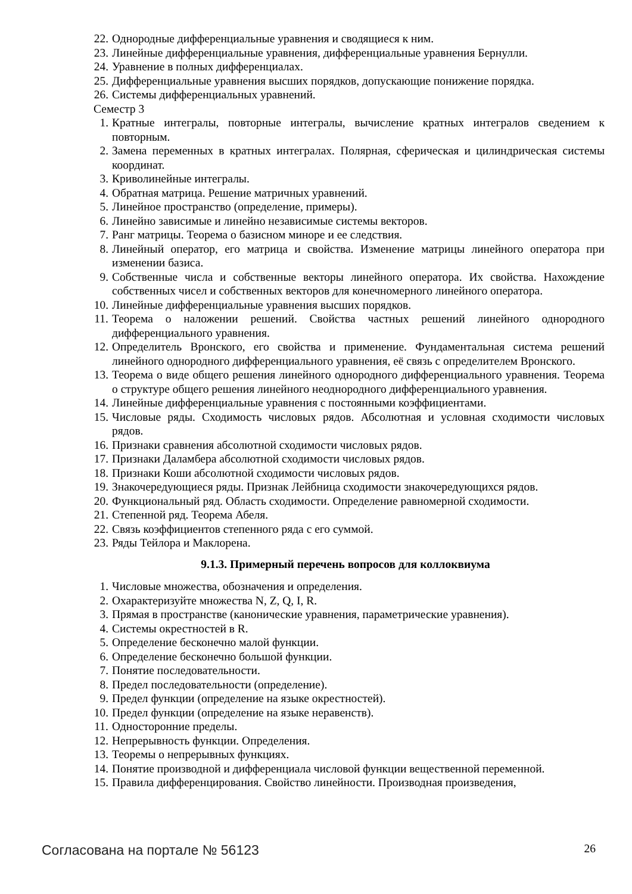22. Однородные дифференциальные уравнения и сводящиеся к ним.
23. Линейные дифференциальные уравнения, дифференциальные уравнения Бернулли.
24. Уравнение в полных дифференциалах.
25. Дифференциальные уравнения высших порядков, допускающие понижение порядка.
26. Системы дифференциальных уравнений.
Семестр 3
1. Кратные интегралы, повторные интегралы, вычисление кратных интегралов сведением к повторным.
2. Замена переменных в кратных интегралах. Полярная, сферическая и цилиндрическая системы координат.
3. Криволинейные интегралы.
4. Обратная матрица. Решение матричных уравнений.
5. Линейное пространство (определение, примеры).
6. Линейно зависимые и линейно независимые системы векторов.
7. Ранг матрицы. Теорема о базисном миноре и ее следствия.
8. Линейный оператор, его матрица и свойства. Изменение матрицы линейного оператора при изменении базиса.
9. Собственные числа и собственные векторы линейного оператора. Их свойства. Нахождение собственных чисел и собственных векторов для конечномерного линейного оператора.
10. Линейные дифференциальные уравнения высших порядков.
11. Теорема о наложении решений. Свойства частных решений линейного однородного дифференциального уравнения.
12. Определитель Вронского, его свойства и применение. Фундаментальная система решений линейного однородного дифференциального уравнения, её связь с определителем Вронского.
13. Теорема о виде общего решения линейного однородного дифференциального уравнения. Теорема о структуре общего решения линейного неоднородного дифференциального уравнения.
14. Линейные дифференциальные уравнения с постоянными коэффициентами.
15. Числовые ряды. Сходимость числовых рядов. Абсолютная и условная сходимости числовых рядов.
16. Признаки сравнения абсолютной сходимости числовых рядов.
17. Признаки Даламбера абсолютной сходимости числовых рядов.
18. Признаки Коши абсолютной сходимости числовых рядов.
19. Знакочередующиеся ряды. Признак Лейбница сходимости знакочередующихся рядов.
20. Функциональный ряд. Область сходимости. Определение равномерной сходимости.
21. Степенной ряд. Теорема Абеля.
22. Связь коэффициентов степенного ряда с его суммой.
23. Ряды Тейлора и Маклорена.
9.1.3. Примерный перечень вопросов для коллоквиума
1. Числовые множества, обозначения и определения.
2. Охарактеризуйте множества N, Z, Q, I, R.
3. Прямая в пространстве (канонические уравнения, параметрические уравнения).
4. Системы окрестностей в R.
5. Определение бесконечно малой функции.
6. Определение бесконечно большой функции.
7. Понятие последовательности.
8. Предел последовательности (определение).
9. Предел функции (определение на языке окрестностей).
10. Предел функции (определение на языке неравенств).
11. Односторонние пределы.
12. Непрерывность функции. Определения.
13. Теоремы о непрерывных функциях.
14. Понятие производной и дифференциала числовой функции вещественной переменной.
15. Правила дифференцирования. Свойство линейности. Производная произведения,
Согласована на портале № 56123 26